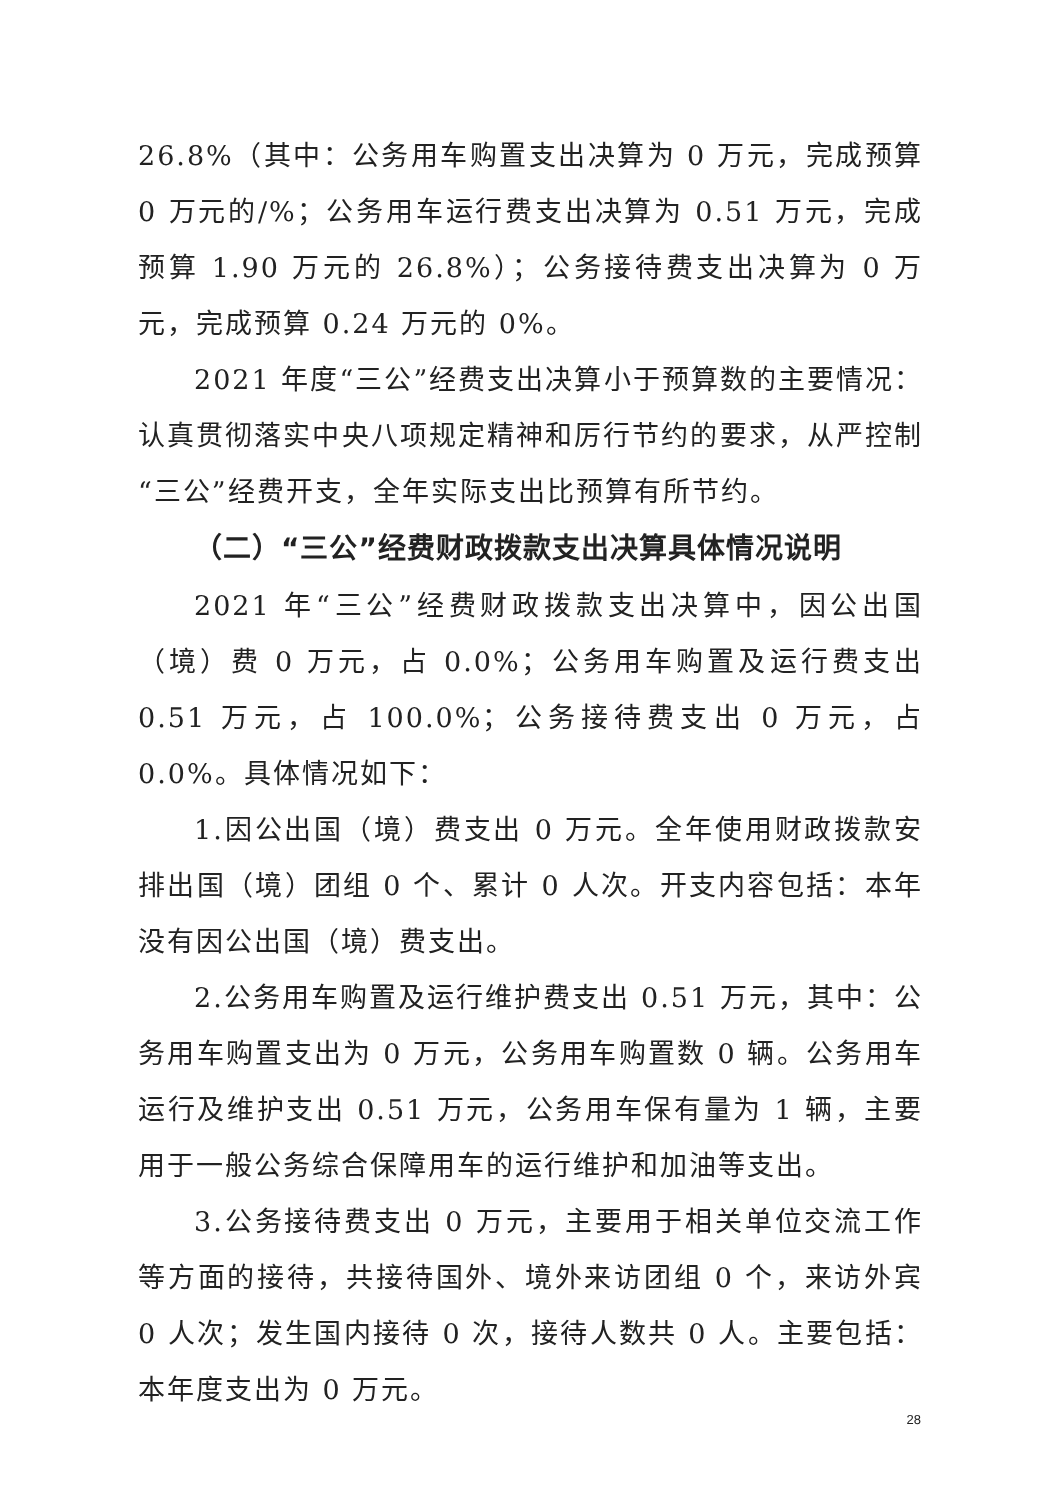26.8%（其中：公务用车购置支出决算为 0 万元，完成预算 0 万元的/%；公务用车运行费支出决算为 0.51 万元，完成预算 1.90 万元的 26.8%）；公务接待费支出决算为 0 万元，完成预算 0.24 万元的 0%。
2021 年度“三公”经费支出决算小于预算数的主要情况：认真贯彻落实中央八项规定精神和厉行节约的要求，从严控制“三公”经费开支，全年实际支出比预算有所节约。
（二）“三公”经费财政拨款支出决算具体情况说明
2021 年“三公”经费财政拨款支出决算中，因公出国（境）费 0 万元，占 0.0%；公务用车购置及运行费支出 0.51 万元，占 100.0%；公务接待费支出 0 万元，占 0.0%。具体情况如下：
1.因公出国（境）费支出 0 万元。全年使用财政拨款安排出国（境）团组 0 个、累计 0 人次。开支内容包括：本年没有因公出国（境）费支出。
2.公务用车购置及运行维护费支出 0.51 万元，其中：公务用车购置支出为 0 万元，公务用车购置数 0 辆。公务用车运行及维护支出 0.51 万元，公务用车保有量为 1 辆，主要用于一般公务综合保障用车的运行维护和加油等支出。
3.公务接待费支出 0 万元，主要用于相关单位交流工作等方面的接待，共接待国外、境外来访团组 0 个，来访外宾 0 人次；发生国内接待 0 次，接待人数共 0 人。主要包括：本年度支出为 0 万元。
28